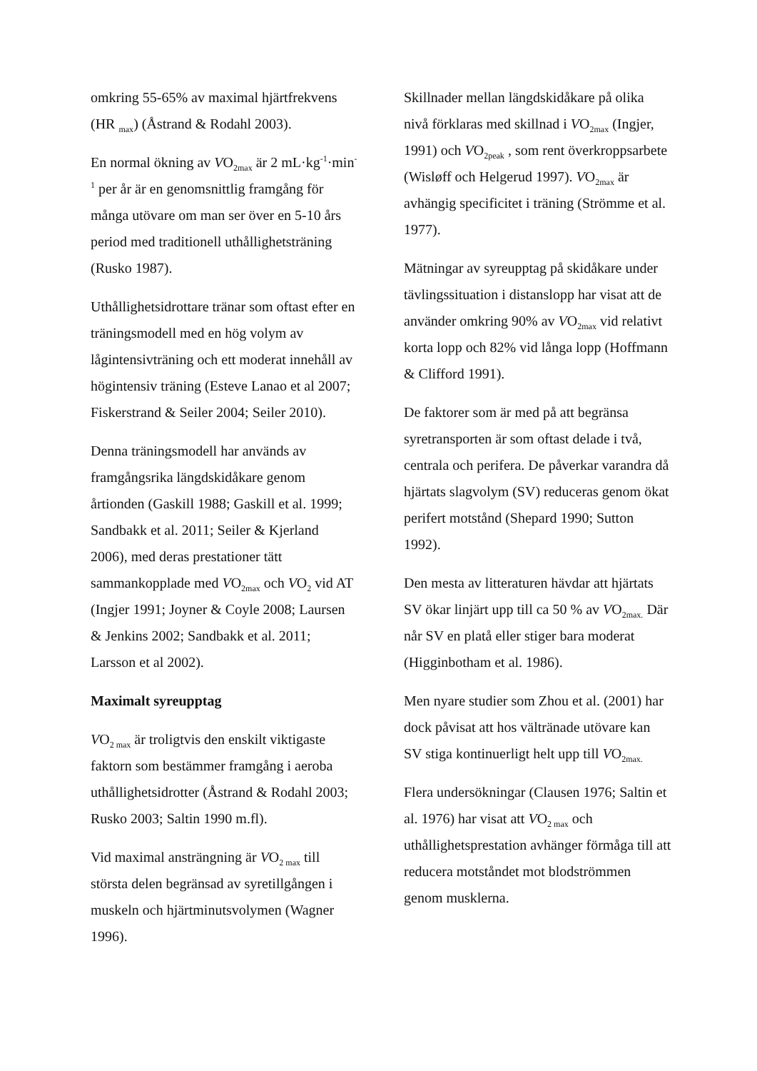omkring 55-65% av maximal hjärtfrekvens (HR <sub>max</sub>) (Åstrand & Rodahl 2003).
En normal ökning av VO<sub>2max</sub> är 2 mL·kg<sup>-1</sup>·min<sup>-1</sup> per år är en genomsnittlig framgång för många utövare om man ser över en 5-10 års period med traditionell uthållighetsträning (Rusko 1987).
Uthållighetsidrottare tränar som oftast efter en träningsmodell med en hög volym av lågintensivträning och ett moderat innehåll av högintensiv träning (Esteve Lanao et al 2007; Fiskerstrand & Seiler 2004; Seiler 2010).
Denna träningsmodell har används av framgångsrika längdskidåkare genom årtionden (Gaskill 1988; Gaskill et al. 1999; Sandbakk et al. 2011; Seiler & Kjerland 2006), med deras prestationer tätt sammankopplade med VO<sub>2max</sub> och VO<sub>2</sub> vid AT (Ingjer 1991; Joyner & Coyle 2008; Laursen & Jenkins 2002; Sandbakk et al. 2011; Larsson et al 2002).
Maximalt syreupptag
VO<sub>2 max</sub> är troligtvis den enskilt viktigaste faktorn som bestämmer framgång i aeroba uthållighetsidrotter (Åstrand & Rodahl 2003; Rusko 2003; Saltin 1990 m.fl).
Vid maximal ansträngning är VO<sub>2 max</sub> till största delen begränsad av syretillgången i muskeln och hjärtminutsvolymen (Wagner 1996).
Skillnader mellan längdskidåkare på olika nivå förklaras med skillnad i VO<sub>2max</sub> (Ingjer, 1991) och VO<sub>2peak</sub> , som rent överkroppsarbete (Wisløff och Helgerud 1997). VO<sub>2max</sub> är avhängig specificitet i träning (Strömme et al. 1977).
Mätningar av syreupptag på skidåkare under tävlingssituation i distanslopp har visat att de använder omkring 90% av VO<sub>2max</sub> vid relativt korta lopp och 82% vid långa lopp (Hoffmann & Clifford 1991).
De faktorer som är med på att begränsa syretransporten är som oftast delade i två, centrala och perifera. De påverkar varandra då hjärtats slagvolym (SV) reduceras genom ökat perifert motstånd (Shepard 1990; Sutton 1992).
Den mesta av litteraturen hävdar att hjärtats SV ökar linjärt upp till ca 50 % av VO<sub>2max.</sub> Där når SV en platå eller stiger bara moderat (Higginbotham et al. 1986).
Men nyare studier som Zhou et al. (2001) har dock påvisat att hos vältränade utövare kan SV stiga kontinuerligt helt upp till VO<sub>2max.</sub>
Flera undersökningar (Clausen 1976; Saltin et al. 1976) har visat att VO<sub>2 max</sub> och uthållighetsprestation avhänger förmåga till att reducera motståndet mot blodströmmen genom musklerna.